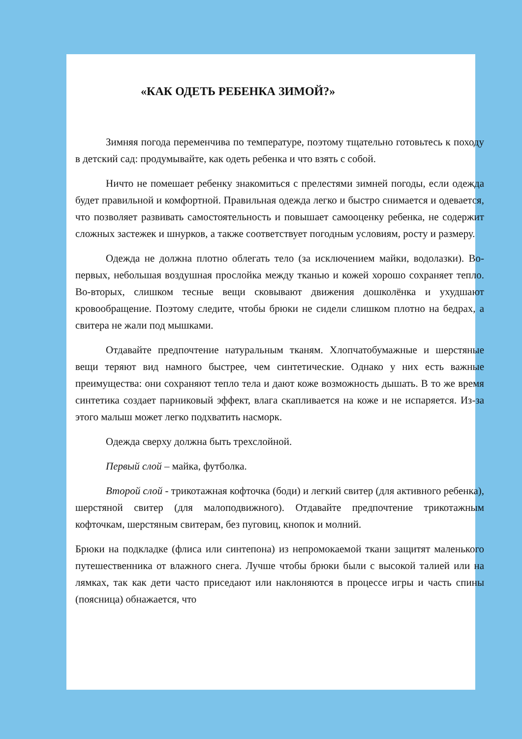«КАК ОДЕТЬ РЕБЕНКА ЗИМОЙ?»
Зимняя погода переменчива по температуре, поэтому тщательно готовьтесь к походу в детский сад: продумывайте, как одеть ребенка и что взять с собой.
Ничто не помешает ребенку знакомиться с прелестями зимней погоды, если одежда будет правильной и комфортной. Правильная одежда легко и быстро снимается и одевается, что позволяет развивать самостоятельность и повышает самооценку ребенка, не содержит сложных застежек и шнурков, а также соответствует погодным условиям, росту и размеру.
Одежда не должна плотно облегать тело (за исключением майки, водолазки). Во-первых, небольшая воздушная прослойка между тканью и кожей хорошо сохраняет тепло. Во-вторых, слишком тесные вещи сковывают движения дошколёнка и ухудшают кровообращение. Поэтому следите, чтобы брюки не сидели слишком плотно на бедрах, а свитера не жали под мышками.
Отдавайте предпочтение натуральным тканям. Хлопчатобумажные и шерстяные вещи теряют вид намного быстрее, чем синтетические. Однако у них есть важные преимущества: они сохраняют тепло тела и дают коже возможность дышать. В то же время синтетика создает парниковый эффект, влага скапливается на коже и не испаряется. Из-за этого малыш может легко подхватить насморк.
Одежда сверху должна быть трехслойной.
Первый слой – майка, футболка.
Второй слой - трикотажная кофточка (боди) и легкий свитер (для активного ребенка), шерстяной свитер (для малоподвижного). Отдавайте предпочтение трикотажным кофточкам, шерстяным свитерам, без пуговиц, кнопок и молний.
Брюки на подкладке (флиса или синтепона) из непромокаемой ткани защитят маленького путешественника от влажного снега. Лучше чтобы брюки были с высокой талией или на лямках, так как дети часто приседают или наклоняются в процессе игры и часть спины (поясница) обнажается, что